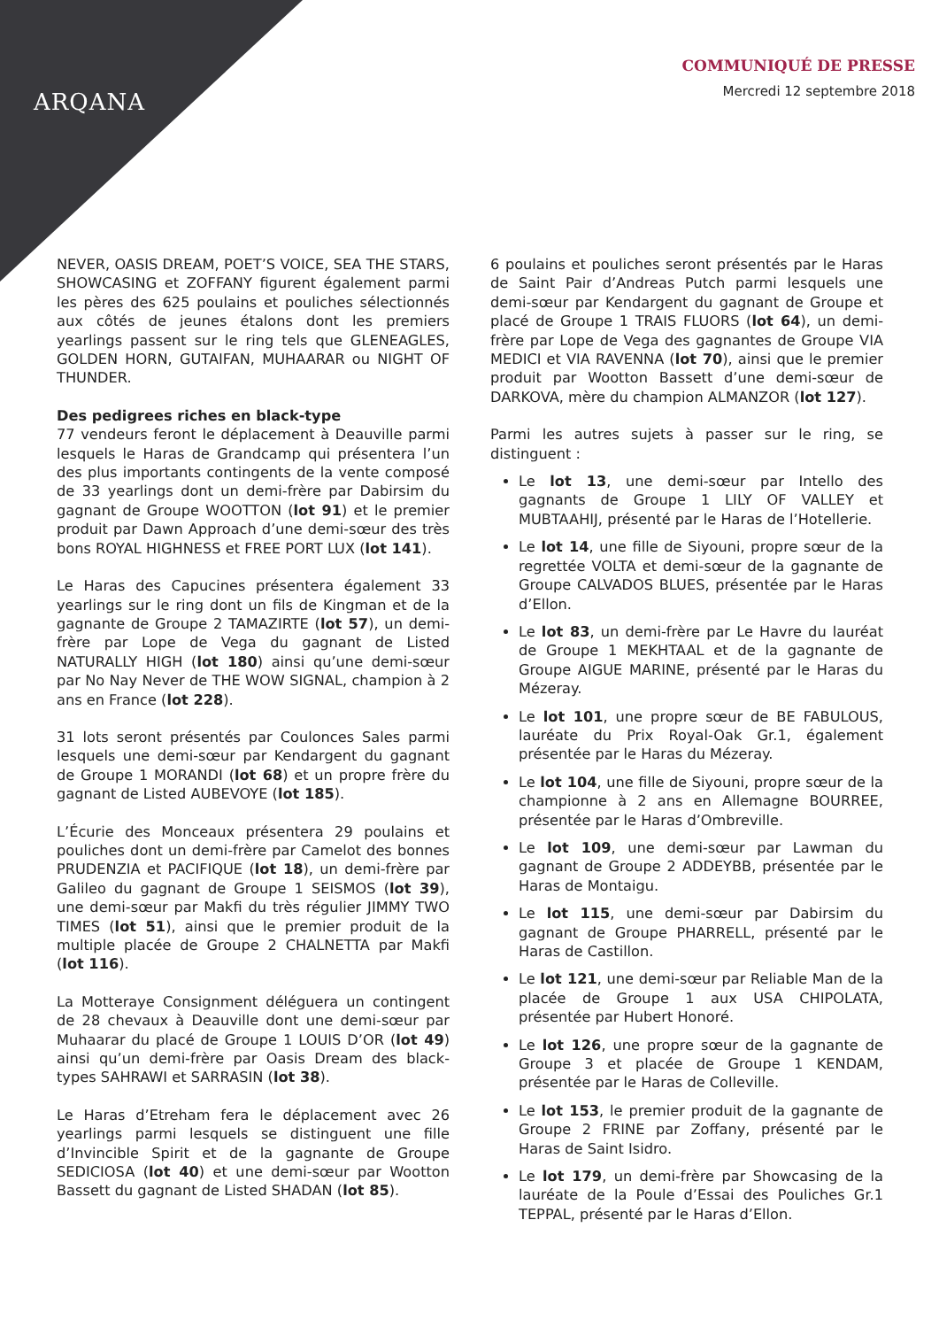ARQANA
COMMUNIQUÉ DE PRESSE
Mercredi 12 septembre 2018
NEVER, OASIS DREAM, POET’S VOICE, SEA THE STARS, SHOWCASING et ZOFFANY figurent également parmi les pères des 625 poulains et pouliches sélectionnés aux côtés de jeunes étalons dont les premiers yearlings passent sur le ring tels que GLENEAGLES, GOLDEN HORN, GUTAIFAN, MUHAARAR ou NIGHT OF THUNDER.
Des pedigrees riches en black-type
77 vendeurs feront le déplacement à Deauville parmi lesquels le Haras de Grandcamp qui présentera l’un des plus importants contingents de la vente composé de 33 yearlings dont un demi-frère par Dabirsim du gagnant de Groupe WOOTTON (lot 91) et le premier produit par Dawn Approach d’une demi-sœur des très bons ROYAL HIGHNESS et FREE PORT LUX (lot 141).
Le Haras des Capucines présentera également 33 yearlings sur le ring dont un fils de Kingman et de la gagnante de Groupe 2 TAMAZIRTE (lot 57), un demi-frère par Lope de Vega du gagnant de Listed NATURALLY HIGH (lot 180) ainsi qu’une demi-sœur par No Nay Never de THE WOW SIGNAL, champion à 2 ans en France (lot 228).
31 lots seront présentés par Coulonces Sales parmi lesquels une demi-sœur par Kendargent du gagnant de Groupe 1 MORANDI (lot 68) et un propre frère du gagnant de Listed AUBEVOYE (lot 185).
L’Écurie des Monceaux présentera 29 poulains et pouliches dont un demi-frère par Camelot des bonnes PRUDENZIA et PACIFIQUE (lot 18), un demi-frère par Galileo du gagnant de Groupe 1 SEISMOS (lot 39), une demi-sœur par Makfi du très régulier JIMMY TWO TIMES (lot 51), ainsi que le premier produit de la multiple placée de Groupe 2 CHALNETTA par Makfi (lot 116).
La Motteraye Consignment déléguera un contingent de 28 chevaux à Deauville dont une demi-sœur par Muhaarar du placé de Groupe 1 LOUIS D’OR (lot 49) ainsi qu’un demi-frère par Oasis Dream des black-types SAHRAWI et SARRASIN (lot 38).
Le Haras d’Etreham fera le déplacement avec 26 yearlings parmi lesquels se distinguent une fille d’Invincible Spirit et de la gagnante de Groupe SEDICIOSA (lot 40) et une demi-sœur par Wootton Bassett du gagnant de Listed SHADAN (lot 85).
6 poulains et pouliches seront présentés par le Haras de Saint Pair d’Andreas Putch parmi lesquels une demi-sœur par Kendargent du gagnant de Groupe et placé de Groupe 1 TRAIS FLUORS (lot 64), un demi-frère par Lope de Vega des gagnantes de Groupe VIA MEDICI et VIA RAVENNA (lot 70), ainsi que le premier produit par Wootton Bassett d’une demi-sœur de DARKOVA, mère du champion ALMANZOR (lot 127).
Parmi les autres sujets à passer sur le ring, se distinguent :
Le lot 13, une demi-sœur par Intello des gagnants de Groupe 1 LILY OF VALLEY et MUBTAAHIJ, présenté par le Haras de l’Hotellerie.
Le lot 14, une fille de Siyouni, propre sœur de la regrettée VOLTA et demi-sœur de la gagnante de Groupe CALVADOS BLUES, présentée par le Haras d’Ellon.
Le lot 83, un demi-frère par Le Havre du lauréat de Groupe 1 MEKHTAAL et de la gagnante de Groupe AIGUE MARINE, présenté par le Haras du Mézeray.
Le lot 101, une propre sœur de BE FABULOUS, lauréate du Prix Royal-Oak Gr.1, également présentée par le Haras du Mézeray.
Le lot 104, une fille de Siyouni, propre sœur de la championne à 2 ans en Allemagne BOURREE, présentée par le Haras d’Ombreville.
Le lot 109, une demi-sœur par Lawman du gagnant de Groupe 2 ADDEYBB, présentée par le Haras de Montaigu.
Le lot 115, une demi-sœur par Dabirsim du gagnant de Groupe PHARRELL, présenté par le Haras de Castillon.
Le lot 121, une demi-sœur par Reliable Man de la placée de Groupe 1 aux USA CHIPOLATA, présentée par Hubert Honoré.
Le lot 126, une propre sœur de la gagnante de Groupe 3 et placée de Groupe 1 KENDAM, présentée par le Haras de Colleville.
Le lot 153, le premier produit de la gagnante de Groupe 2 FRINE par Zoffany, présenté par le Haras de Saint Isidro.
Le lot 179, un demi-frère par Showcasing de la lauréate de la Poule d’Essai des Pouliches Gr.1 TEPPAL, présenté par le Haras d’Ellon.